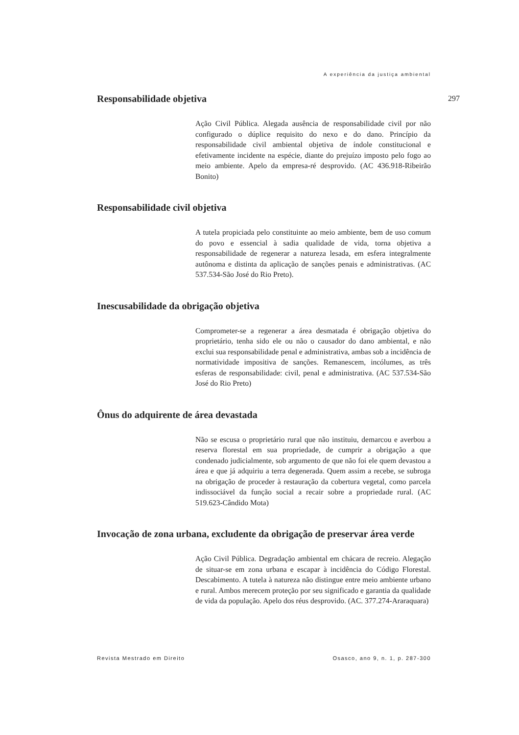A experiência da justiça ambiental
297
Responsabilidade objetiva
Ação Civil Pública. Alegada ausência de responsabilidade civil por não configurado o dúplice requisito do nexo e do dano. Princípio da responsabilidade civil ambiental objetiva de índole constitucional e efetivamente incidente na espécie, diante do prejuízo imposto pelo fogo ao meio ambiente. Apelo da empresa-ré desprovido. (AC 436.918-Ribeirão Bonito)
Responsabilidade civil objetiva
A tutela propiciada pelo constituinte ao meio ambiente, bem de uso comum do povo e essencial à sadia qualidade de vida, torna objetiva a responsabilidade de regenerar a natureza lesada, em esfera integralmente autônoma e distinta da aplicação de sanções penais e administrativas. (AC 537.534-São José do Rio Preto).
Inescusabilidade da obrigação objetiva
Comprometer-se a regenerar a área desmatada é obrigação objetiva do proprietário, tenha sido ele ou não o causador do dano ambiental, e não exclui sua responsabilidade penal e administrativa, ambas sob a incidência de normatividade impositiva de sanções. Remanescem, incólumes, as três esferas de responsabilidade: civil, penal e administrativa. (AC 537.534-São José do Rio Preto)
Ônus do adquirente de área devastada
Não se escusa o proprietário rural que não instituiu, demarcou e averbou a reserva florestal em sua propriedade, de cumprir a obrigação a que condenado judicialmente, sob argumento de que não foi ele quem devastou a área e que já adquiriu a terra degenerada. Quem assim a recebe, se subroga na obrigação de proceder à restauração da cobertura vegetal, como parcela indissociável da função social a recair sobre a propriedade rural. (AC 519.623-Cândido Mota)
Invocação de zona urbana, excludente da obrigação de preservar área verde
Ação Civil Pública. Degradação ambiental em chácara de recreio. Alegação de situar-se em zona urbana e escapar à incidência do Código Florestal. Descabimento. A tutela à natureza não distingue entre meio ambiente urbano e rural. Ambos merecem proteção por seu significado e garantia da qualidade de vida da população. Apelo dos réus desprovido. (AC. 377.274-Araraquara)
Revista Mestrado em Direito Osasco, ano 9, n. 1, p. 287-300